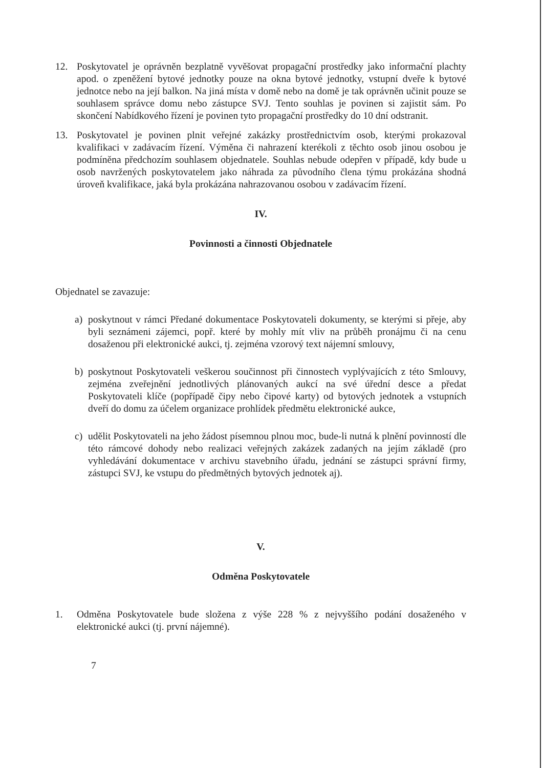12. Poskytovatel je oprávněn bezplatně vyvěšovat propagační prostředky jako informační plachty apod. o zpeněžení bytové jednotky pouze na okna bytové jednotky, vstupní dveře k bytové jednotce nebo na její balkon. Na jiná místa v domě nebo na domě je tak oprávněn učinit pouze se souhlasem správce domu nebo zástupce SVJ. Tento souhlas je povinen si zajistit sám. Po skončení Nabídkového řízení je povinen tyto propagační prostředky do 10 dní odstranit.
13. Poskytovatel je povinen plnit veřejné zakázky prostřednictvím osob, kterými prokazoval kvalifikaci v zadávacím řízení. Výměna či nahrazení kterékoli z těchto osob jinou osobou je podmíněna předchozím souhlasem objednatele. Souhlas nebude odepřen v případě, kdy bude u osob navržených poskytovatelem jako náhrada za původního člena týmu prokázána shodná úroveň kvalifikace, jaká byla prokázána nahrazovanou osobou v zadávacím řízení.
IV.
Povinnosti a činnosti Objednatele
Objednatel se zavazuje:
a) poskytnout v rámci Předané dokumentace Poskytovateli dokumenty, se kterými si přeje, aby byli seznámeni zájemci, popř. které by mohly mít vliv na průběh pronájmu či na cenu dosaženou při elektronické aukci, tj. zejména vzorový text nájemní smlouvy,
b) poskytnout Poskytovateli veškerou součinnost při činnostech vyplývajících z této Smlouvy, zejména zveřejnění jednotlivých plánovaných aukcí na své úřední desce a předat Poskytovateli klíče (popřípadě čipy nebo čipové karty) od bytových jednotek a vstupních dveří do domu za účelem organizace prohlídek předmětu elektronické aukce,
c) udělit Poskytovateli na jeho žádost písemnou plnou moc, bude-li nutná k plnění povinností dle této rámcové dohody nebo realizaci veřejných zakázek zadaných na jejím základě (pro vyhledávání dokumentace v archivu stavebního úřadu, jednání se zástupci správní firmy, zástupci SVJ, ke vstupu do předmětných bytových jednotek aj).
V.
Odměna Poskytovatele
1. Odměna Poskytovatele bude složena z výše 228 % z nejvyššího podání dosaženého v elektronické aukci (tj. první nájemné).
7